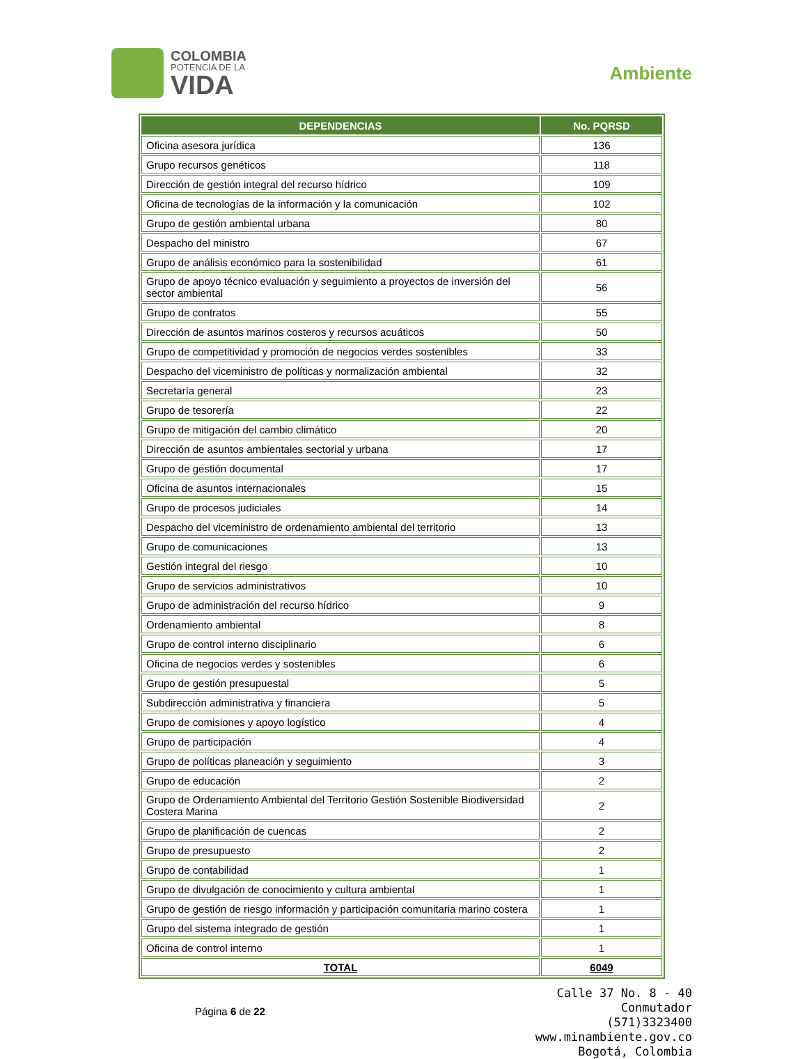COLOMBIA
POTENCIA DE LA
VIDA
Ambiente
| DEPENDENCIAS | No. PQRSD |
| --- | --- |
| Oficina asesora jurídica | 136 |
| Grupo recursos genéticos | 118 |
| Dirección de gestión integral del recurso hídrico | 109 |
| Oficina de tecnologías de la información y la comunicación | 102 |
| Grupo de gestión ambiental urbana | 80 |
| Despacho del ministro | 67 |
| Grupo de análisis económico para la sostenibilidad | 61 |
| Grupo de apoyo técnico evaluación y seguimiento a proyectos de inversión del sector ambiental | 56 |
| Grupo de contratos | 55 |
| Dirección de asuntos marinos costeros y recursos acuáticos | 50 |
| Grupo de competitividad y promoción de negocios verdes sostenibles | 33 |
| Despacho del viceministro de políticas y normalización ambiental | 32 |
| Secretaría general | 23 |
| Grupo de tesorería | 22 |
| Grupo de mitigación del cambio climático | 20 |
| Dirección de asuntos ambientales sectorial y urbana | 17 |
| Grupo de gestión documental | 17 |
| Oficina de asuntos internacionales | 15 |
| Grupo de procesos judiciales | 14 |
| Despacho del viceministro de ordenamiento ambiental del territorio | 13 |
| Grupo de comunicaciones | 13 |
| Gestión integral del riesgo | 10 |
| Grupo de servicios administrativos | 10 |
| Grupo de administración del recurso hídrico | 9 |
| Ordenamiento ambiental | 8 |
| Grupo de control interno disciplinario | 6 |
| Oficina de negocios verdes y sostenibles | 6 |
| Grupo de gestión presupuestal | 5 |
| Subdirección administrativa y financiera | 5 |
| Grupo de comisiones y apoyo logístico | 4 |
| Grupo de participación | 4 |
| Grupo de políticas planeación y seguimiento | 3 |
| Grupo de educación | 2 |
| Grupo de Ordenamiento Ambiental del Territorio Gestión Sostenible Biodiversidad Costera Marina | 2 |
| Grupo de planificación de cuencas | 2 |
| Grupo de presupuesto | 2 |
| Grupo de contabilidad | 1 |
| Grupo de divulgación de conocimiento y cultura ambiental | 1 |
| Grupo de gestión de riesgo información y participación comunitaria marino costera | 1 |
| Grupo del sistema integrado de gestión | 1 |
| Oficina de control interno | 1 |
| TOTAL | 6049 |
Página 6 de 22
Calle 37 No. 8 - 40
Conmutador
(571)3323400
www.minambiente.gov.co
Bogotá, Colombia